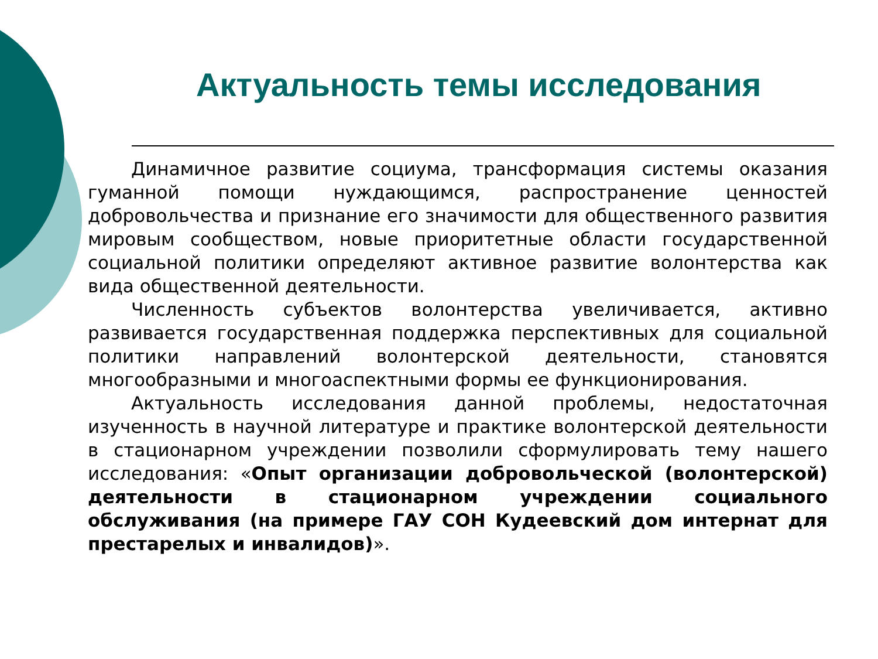Актуальность темы исследования
Динамичное развитие социума, трансформация системы оказания гуманной помощи нуждающимся, распространение ценностей добровольчества и признание его значимости для общественного развития мировым сообществом, новые приоритетные области государственной социальной политики определяют активное развитие волонтерства как вида общественной деятельности.
Численность субъектов волонтерства увеличивается, активно развивается государственная поддержка перспективных для социальной политики направлений волонтерской деятельности, становятся многообразными и многоаспектными формы ее функционирования.
Актуальность исследования данной проблемы, недостаточная изученность в научной литературе и практике волонтерской деятельности в стационарном учреждении позволили сформулировать тему нашего исследования: «Опыт организации добровольческой (волонтерской) деятельности в стационарном учреждении социального обслуживания (на примере ГАУ СОН Кудеевский дом интернат для престарелых и инвалидов)».